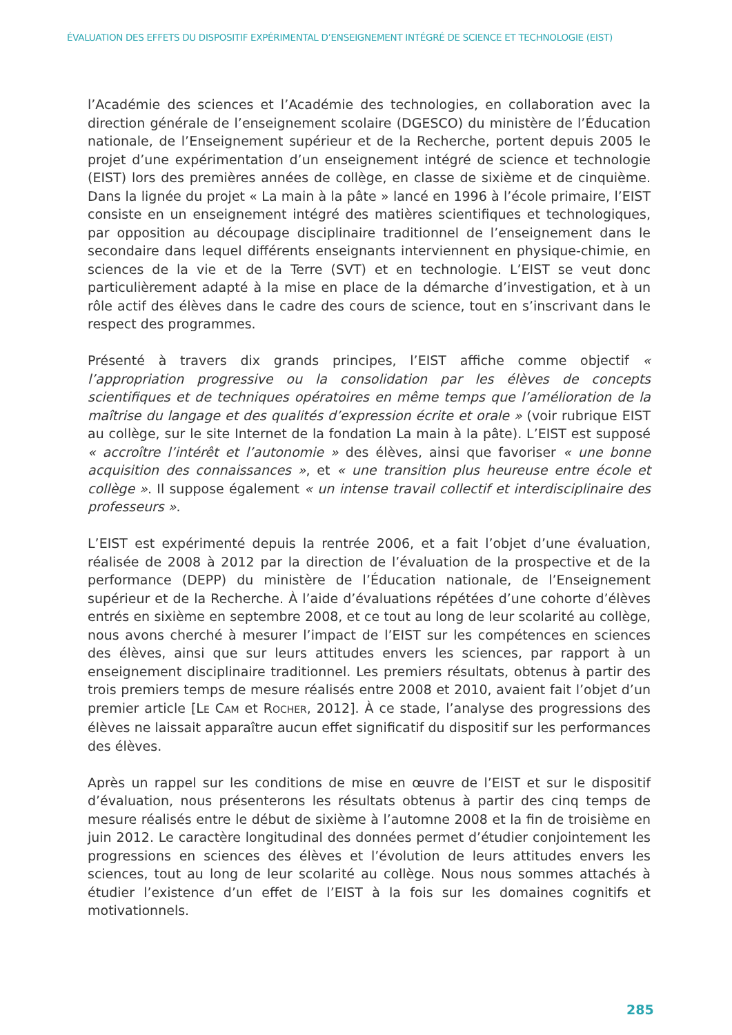ÉVALUATION DES EFFETS DU DISPOSITIF EXPÉRIMENTAL D’ENSEIGNEMENT INTÉGRÉ DE SCIENCE ET TECHNOLOGIE (EIST)
l’Académie des sciences et l’Académie des technologies, en collaboration avec la direction générale de l’enseignement scolaire (DGESCO) du ministère de l’Éducation nationale, de l’Enseignement supérieur et de la Recherche, portent depuis 2005 le projet d’une expérimentation d’un enseignement intégré de science et technologie (EIST) lors des premières années de collège, en classe de sixième et de cinquième. Dans la lignée du projet « La main à la pâte » lancé en 1996 à l’école primaire, l’EIST consiste en un enseignement intégré des matières scientifiques et technologiques, par opposition au découpage disciplinaire traditionnel de l’enseignement dans le secondaire dans lequel différents enseignants interviennent en physique-chimie, en sciences de la vie et de la Terre (SVT) et en technologie. L’EIST se veut donc particulièrement adapté à la mise en place de la démarche d’investigation, et à un rôle actif des élèves dans le cadre des cours de science, tout en s’inscrivant dans le respect des programmes.
Présenté à travers dix grands principes, l’EIST affiche comme objectif « l’appropriation progressive ou la consolidation par les élèves de concepts scientifiques et de techniques opératoires en même temps que l’amélioration de la maîtrise du langage et des qualités d’expression écrite et orale » (voir rubrique EIST au collège, sur le site Internet de la fondation La main à la pâte). L’EIST est supposé « accroître l’intérêt et l’autonomie » des élèves, ainsi que favoriser « une bonne acquisition des connaissances », et « une transition plus heureuse entre école et collège ». Il suppose également « un intense travail collectif et interdisciplinaire des professeurs ».
L’EIST est expérimenté depuis la rentrée 2006, et a fait l’objet d’une évaluation, réalisée de 2008 à 2012 par la direction de l’évaluation de la prospective et de la performance (DEPP) du ministère de l’Éducation nationale, de l’Enseignement supérieur et de la Recherche. À l’aide d’évaluations répétées d’une cohorte d’élèves entrés en sixième en septembre 2008, et ce tout au long de leur scolarité au collège, nous avons cherché à mesurer l’impact de l’EIST sur les compétences en sciences des élèves, ainsi que sur leurs attitudes envers les sciences, par rapport à un enseignement disciplinaire traditionnel. Les premiers résultats, obtenus à partir des trois premiers temps de mesure réalisés entre 2008 et 2010, avaient fait l’objet d’un premier article [LE CAM et ROCHER, 2012]. À ce stade, l’analyse des progressions des élèves ne laissait apparaître aucun effet significatif du dispositif sur les performances des élèves.
Après un rappel sur les conditions de mise en œuvre de l’EIST et sur le dispositif d’évaluation, nous présenterons les résultats obtenus à partir des cinq temps de mesure réalisés entre le début de sixième à l’automne 2008 et la fin de troisième en juin 2012. Le caractère longitudinal des données permet d’étudier conjointement les progressions en sciences des élèves et l’évolution de leurs attitudes envers les sciences, tout au long de leur scolarité au collège. Nous nous sommes attachés à étudier l’existence d’un effet de l’EIST à la fois sur les domaines cognitifs et motivationnels.
285